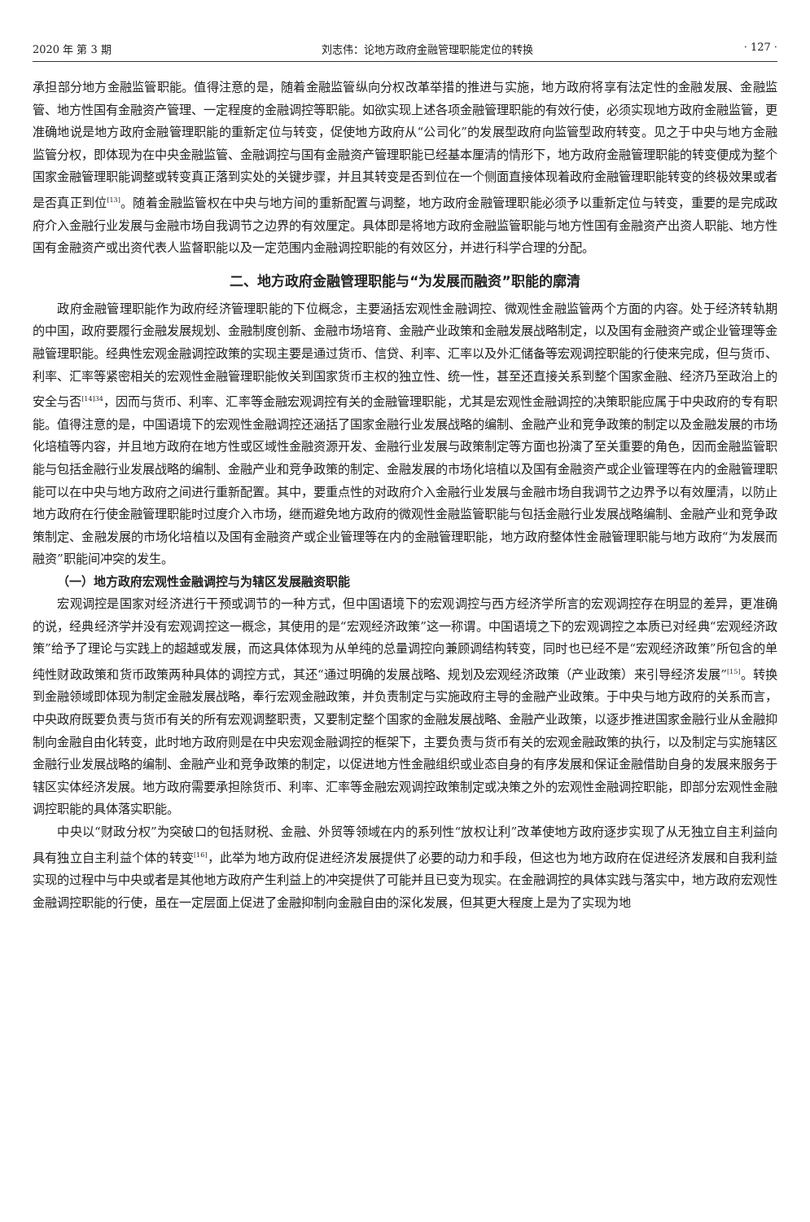2020 年 第 3 期 刘志伟：论地方政府金融管理职能定位的转换 · 127 ·
承担部分地方金融监管职能。值得注意的是，随着金融监管纵向分权改革举措的推进与实施，地方政府将享有法定性的金融发展、金融监管、地方性国有金融资产管理、一定程度的金融调控等职能。如欲实现上述各项金融管理职能的有效行使，必须实现地方政府金融监管，更准确地说是地方政府金融管理职能的重新定位与转变，促使地方政府从“公司化”的发展型政府向监管型政府转变。见之于中央与地方金融监管分权，即体现为在中央金融监管、金融调控与国有金融资产管理职能已经基本厘清的情形下，地方政府金融管理职能的转变便成为整个国家金融管理职能调整或转变真正落到实处的关键步骤，并且其转变是否到位在一个侧面直接体现着政府金融管理职能转变的终极效果或者是否真正到位<sup>[13]</sup>。随着金融监管权在中央与地方间的重新配置与调整，地方政府金融管理职能必须予以重新定位与转变，重要的是完成政府介入金融行业发展与金融市场自我调节之边界的有效厘定。具体即是将地方政府金融监管职能与地方性国有金融资产出资人职能、地方性国有金融资产或出资代表人监督职能以及一定范围内金融调控职能的有效区分，并进行科学合理的分配。
二、地方政府金融管理职能与“为发展而融资”职能的廓清
政府金融管理职能作为政府经济管理职能的下位概念，主要涵括宏观性金融调控、微观性金融监管两个方面的内容。处于经济转轨期的中国，政府要履行金融发展规划、金融制度创新、金融市场培育、金融产业政策和金融发展战略制定，以及国有金融资产或企业管理等金融管理职能。经典性宏观金融调控政策的实现主要是通过货币、信贷、利率、汇率以及外汇储备等宏观调控职能的行使来完成，但与货币、利率、汇率等紧密相关的宏观性金融管理职能攸关到国家货币主权的独立性、统一性，甚至还直接关系到整个国家金融、经济乃至政治上的安全与否<sup>[14]34</sup>，因而与货币、利率、汇率等金融宏观调控有关的金融管理职能，尤其是宏观性金融调控的决策职能应属于中央政府的专有职能。值得注意的是，中国语境下的宏观性金融调控还涵括了国家金融行业发展战略的编制、金融产业和竞争政策的制定以及金融发展的市场化培植等内容，并且地方政府在地方性或区域性金融资源开发、金融行业发展与政策制定等方面也扮演了至关重要的角色，因而金融监管职能与包括金融行业发展战略的编制、金融产业和竞争政策的制定、金融发展的市场化培植以及国有金融资产或企业管理等在内的金融管理职能可以在中央与地方政府之间进行重新配置。其中，要重点性的对政府介入金融行业发展与金融市场自我调节之边界予以有效厘清，以防止地方政府在行使金融管理职能时过度介入市场，继而避免地方政府的微观性金融监管职能与包括金融行业发展战略编制、金融产业和竞争政策制定、金融发展的市场化培植以及国有金融资产或企业管理等在内的金融管理职能，地方政府整体性金融管理职能与地方政府“为发展而融资”职能间冲突的发生。
（一）地方政府宏观性金融调控与为辖区发展融资职能
宏观调控是国家对经济进行干预或调节的一种方式，但中国语境下的宏观调控与西方经济学所言的宏观调控存在明显的差异，更准确的说，经典经济学并没有宏观调控这一概念，其使用的是“宏观经济政策”这一称谓。中国语境之下的宏观调控之本质已对经典“宏观经济政策”给予了理论与实践上的超越或发展，而这具体体现为从单纯的总量调控向兼顾调结构转变，同时也已经不是“宏观经济政策”所包含的单纯性财政政策和货币政策两种具体的调控方式，其还“通过明确的发展战略、规划及宏观经济政策（产业政策）来引导经济发展”<sup>[15]</sup>。转换到金融领域即体现为制定金融发展战略，奉行宏观金融政策，并负责制定与实施政府主导的金融产业政策。于中央与地方政府的关系而言，中央政府既要负责与货币有关的所有宏观调整职责，又要制定整个国家的金融发展战略、金融产业政策，以逐步推进国家金融行业从金融抑制向金融自由化转变，此时地方政府则是在中央宏观金融调控的框架下，主要负责与货币有关的宏观金融政策的执行，以及制定与实施辖区金融行业发展战略的编制、金融产业和竞争政策的制定，以促进地方性金融组织或业态自身的有序发展和保证金融借助自身的发展来服务于辖区实体经济发展。地方政府需要承担除货币、利率、汇率等金融宏观调控政策制定或决策之外的宏观性金融调控职能，即部分宏观性金融调控职能的具体落实职能。
中央以“财政分权”为突破口的包括财税、金融、外贸等领域在内的系列性“放权让利”改革使地方政府逐步实现了从无独立自主利益向具有独立自主利益个体的转变<sup>[16]</sup>，此举为地方政府促进经济发展提供了必要的动力和手段，但这也为地方政府在促进经济发展和自我利益实现的过程中与中央或者是其他地方政府产生利益上的冲突提供了可能并且已变为现实。在金融调控的具体实践与落实中，地方政府宏观性金融调控职能的行使，虽在一定层面上促进了金融抑制向金融自由的深化发展，但其更大程度上是为了实现为地